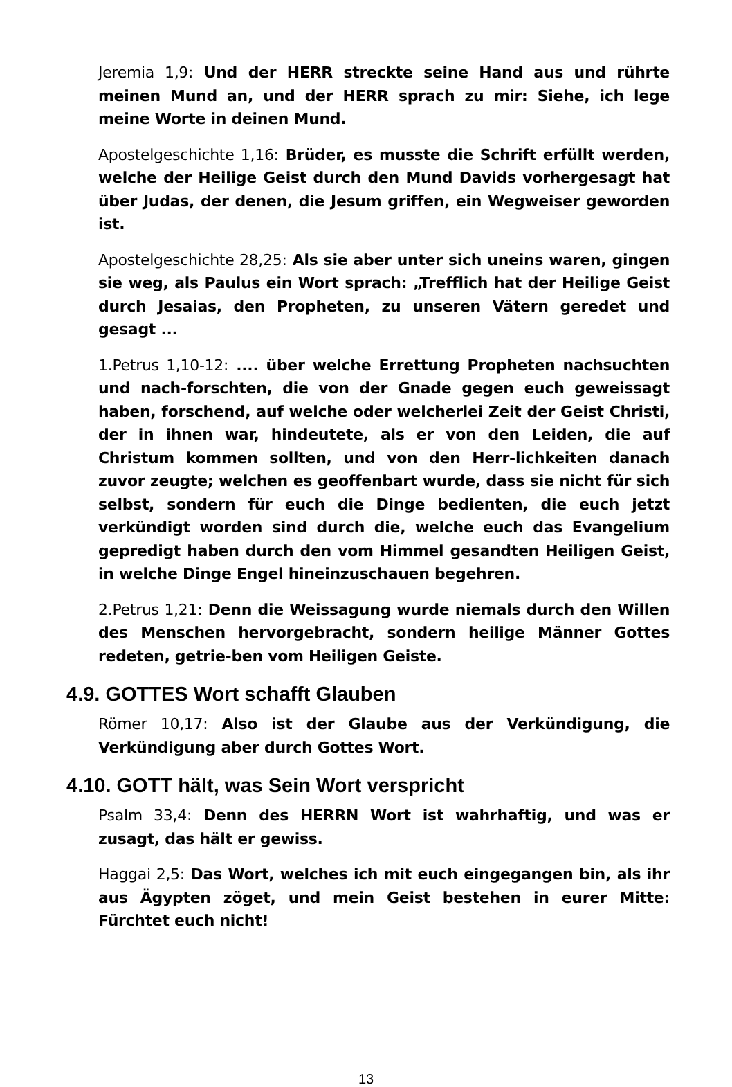Jeremia 1,9: Und der HERR streckte seine Hand aus und rührte meinen Mund an, und der HERR sprach zu mir: Siehe, ich lege meine Worte in deinen Mund.
Apostelgeschichte 1,16: Brüder, es musste die Schrift erfüllt werden, welche der Heilige Geist durch den Mund Davids vorhergesagt hat über Judas, der denen, die Jesum griffen, ein Wegweiser geworden ist.
Apostelgeschichte 28,25: Als sie aber unter sich uneins waren, gingen sie weg, als Paulus ein Wort sprach: „Trefflich hat der Heilige Geist durch Jesaias, den Propheten, zu unseren Vätern geredet und gesagt ...
1.Petrus 1,10-12: .... über welche Errettung Propheten nachsuchten und nach-forschten, die von der Gnade gegen euch geweissagt haben, forschend, auf welche oder welcherlei Zeit der Geist Christi, der in ihnen war, hindeutete, als er von den Leiden, die auf Christum kommen sollten, und von den Herr-lichkeiten danach zuvor zeugte; welchen es geoffenbart wurde, dass sie nicht für sich selbst, sondern für euch die Dinge bedienten, die euch jetzt verkündigt worden sind durch die, welche euch das Evangelium gepredigt haben durch den vom Himmel gesandten Heiligen Geist, in welche Dinge Engel hineinzuschauen begehren.
2.Petrus 1,21: Denn die Weissagung wurde niemals durch den Willen des Menschen hervorgebracht, sondern heilige Männer Gottes redeten, getrie-ben vom Heiligen Geiste.
4.9. GOTTES Wort schafft Glauben
Römer 10,17: Also ist der Glaube aus der Verkündigung, die Verkündigung aber durch Gottes Wort.
4.10. GOTT hält, was Sein Wort verspricht
Psalm 33,4: Denn des HERRN Wort ist wahrhaftig, und was er zusagt, das hält er gewiss.
Haggai 2,5: Das Wort, welches ich mit euch eingegangen bin, als ihr aus Ägypten zöget, und mein Geist bestehen in eurer Mitte: Fürchtet euch nicht!
13